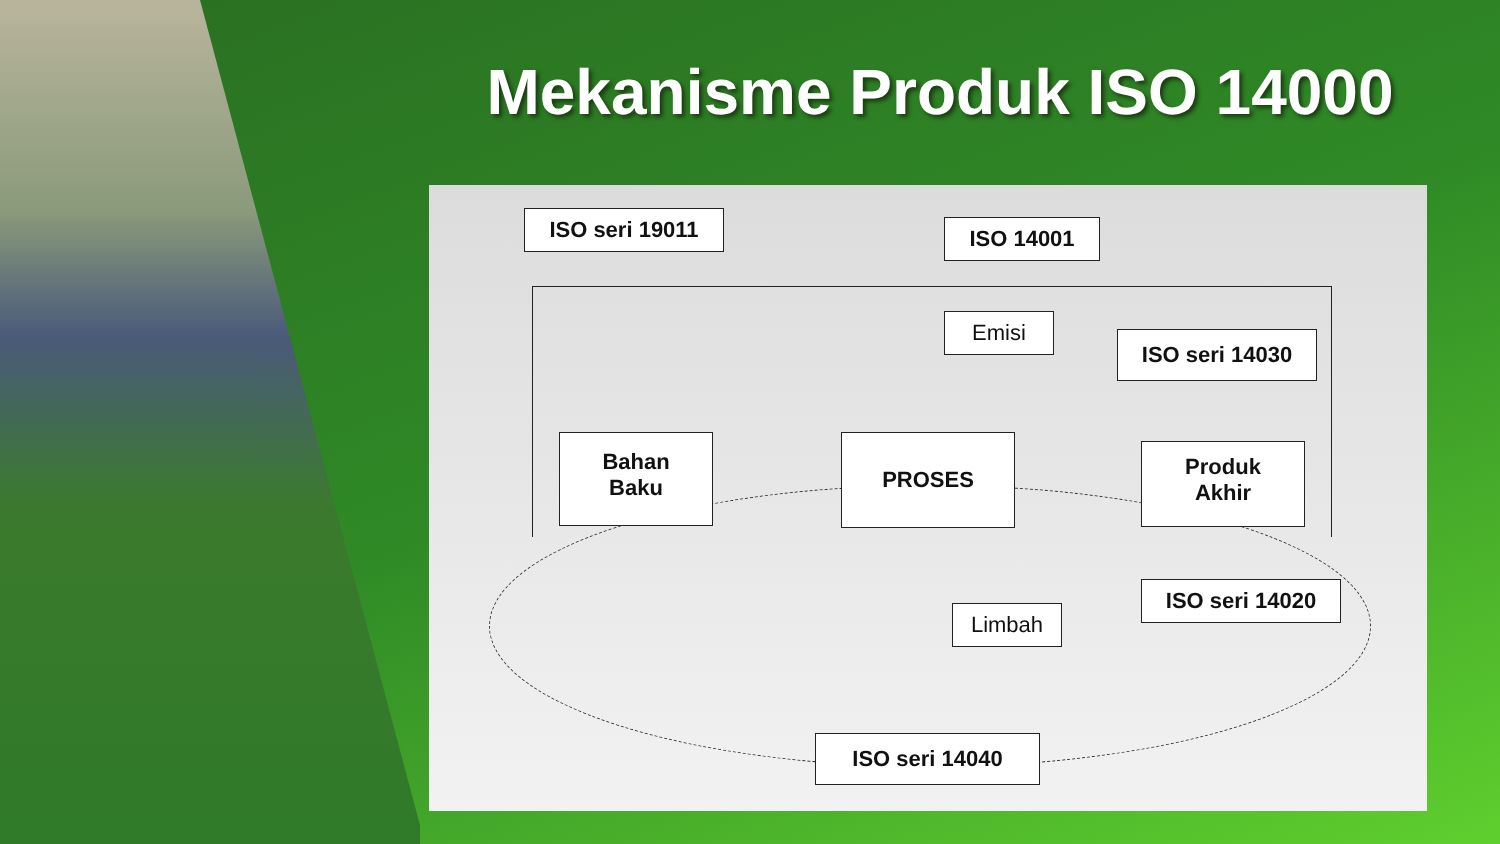Mekanisme Produk ISO 14000
ISO seri 19011 ISO 14001
Emisi
ISO seri 14030
Bahan
Baku
PROSES
Produk
Akhir
Limbah
ISO seri 14020
ISO seri 14040